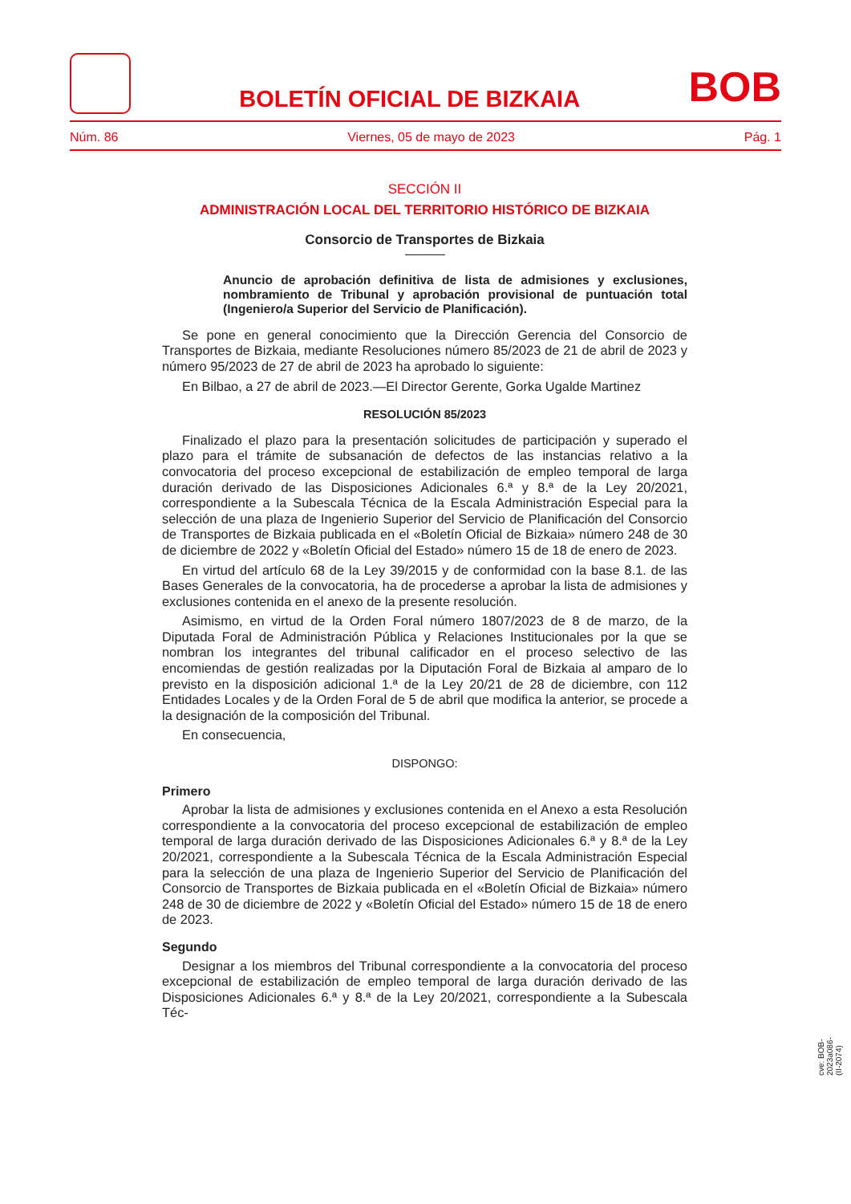BOLETÍN OFICIAL DE BIZKAIA
BOB
Núm. 86 Viernes, 05 de mayo de 2023 Pág. 1
SECCIÓN II
ADMINISTRACIÓN LOCAL DEL TERRITORIO HISTÓRICO DE BIZKAIA
Consorcio de Transportes de Bizkaia
Anuncio de aprobación definitiva de lista de admisiones y exclusiones, nombramiento de Tribunal y aprobación provisional de puntuación total (Ingeniero/a Superior del Servicio de Planificación).
Se pone en general conocimiento que la Dirección Gerencia del Consorcio de Transportes de Bizkaia, mediante Resoluciones número 85/2023 de 21 de abril de 2023 y número 95/2023 de 27 de abril de 2023 ha aprobado lo siguiente:
En Bilbao, a 27 de abril de 2023.—El Director Gerente, Gorka Ugalde Martinez
RESOLUCIÓN 85/2023
Finalizado el plazo para la presentación solicitudes de participación y superado el plazo para el trámite de subsanación de defectos de las instancias relativo a la convocatoria del proceso excepcional de estabilización de empleo temporal de larga duración derivado de las Disposiciones Adicionales 6.ª y 8.ª de la Ley 20/2021, correspondiente a la Subescala Técnica de la Escala Administración Especial para la selección de una plaza de Ingenierio Superior del Servicio de Planificación del Consorcio de Transportes de Bizkaia publicada en el «Boletín Oficial de Bizkaia» número 248 de 30 de diciembre de 2022 y «Boletín Oficial del Estado» número 15 de 18 de enero de 2023.
En virtud del artículo 68 de la Ley 39/2015 y de conformidad con la base 8.1. de las Bases Generales de la convocatoria, ha de procederse a aprobar la lista de admisiones y exclusiones contenida en el anexo de la presente resolución.
Asimismo, en virtud de la Orden Foral número 1807/2023 de 8 de marzo, de la Diputada Foral de Administración Pública y Relaciones Institucionales por la que se nombran los integrantes del tribunal calificador en el proceso selectivo de las encomiendas de gestión realizadas por la Diputación Foral de Bizkaia al amparo de lo previsto en la disposición adicional 1.ª de la Ley 20/21 de 28 de diciembre, con 112 Entidades Locales y de la Orden Foral de 5 de abril que modifica la anterior, se procede a la designación de la composición del Tribunal.
En consecuencia,
DISPONGO:
Primero
Aprobar la lista de admisiones y exclusiones contenida en el Anexo a esta Resolución correspondiente a la convocatoria del proceso excepcional de estabilización de empleo temporal de larga duración derivado de las Disposiciones Adicionales 6.ª y 8.ª de la Ley 20/2021, correspondiente a la Subescala Técnica de la Escala Administración Especial para la selección de una plaza de Ingenierio Superior del Servicio de Planificación del Consorcio de Transportes de Bizkaia publicada en el «Boletín Oficial de Bizkaia» número 248 de 30 de diciembre de 2022 y «Boletín Oficial del Estado» número 15 de 18 de enero de 2023.
Segundo
Designar a los miembros del Tribunal correspondiente a la convocatoria del proceso excepcional de estabilización de empleo temporal de larga duración derivado de las Disposiciones Adicionales 6.ª y 8.ª de la Ley 20/2021, correspondiente a la Subescala Téc-
cve: BOB-2023a086-(II-2074)